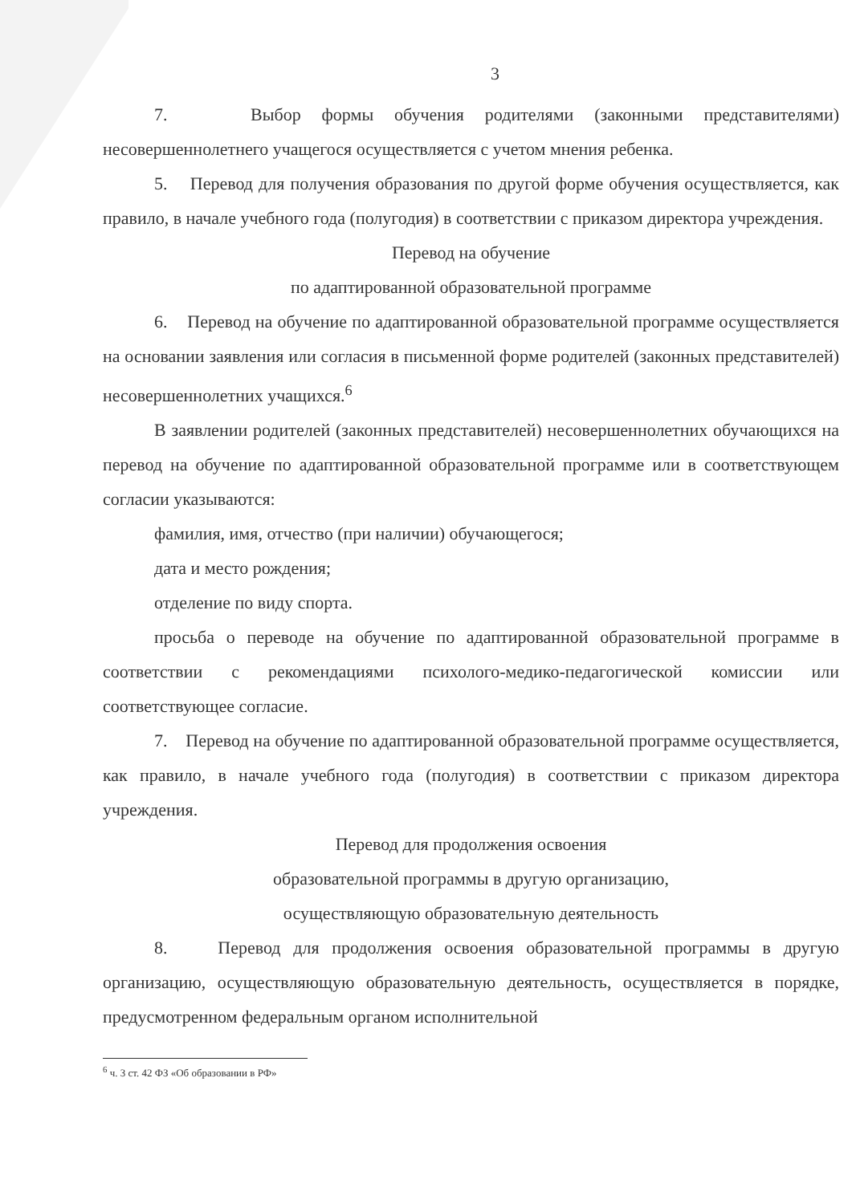3
7. Выбор формы обучения родителями (законными представителями) несовершеннолетнего учащегося осуществляется с учетом мнения ребенка.
5. Перевод для получения образования по другой форме обучения осуществляется, как правило, в начале учебного года (полугодия) в соответствии с приказом директора учреждения.
Перевод на обучение
по адаптированной образовательной программе
6. Перевод на обучение по адаптированной образовательной программе осуществляется на основании заявления или согласия в письменной форме родителей (законных представителей) несовершеннолетних учащихся.<sup>6</sup>
В заявлении родителей (законных представителей) несовершеннолетних обучающихся на перевод на обучение по адаптированной образовательной программе или в соответствующем согласии указываются:
фамилия, имя, отчество (при наличии) обучающегося;
дата и место рождения;
отделение по виду спорта.
просьба о переводе на обучение по адаптированной образовательной программе в соответствии с рекомендациями психолого-медико-педагогической комиссии или соответствующее согласие.
7. Перевод на обучение по адаптированной образовательной программе осуществляется, как правило, в начале учебного года (полугодия) в соответствии с приказом директора учреждения.
Перевод для продолжения освоения
образовательной программы в другую организацию,
осуществляющую образовательную деятельность
8. Перевод для продолжения освоения образовательной программы в другую организацию, осуществляющую образовательную деятельность, осуществляется в порядке, предусмотренном федеральным органом исполнительной
<sup>6</sup> ч. 3 ст. 42 ФЗ «Об образовании в РФ»